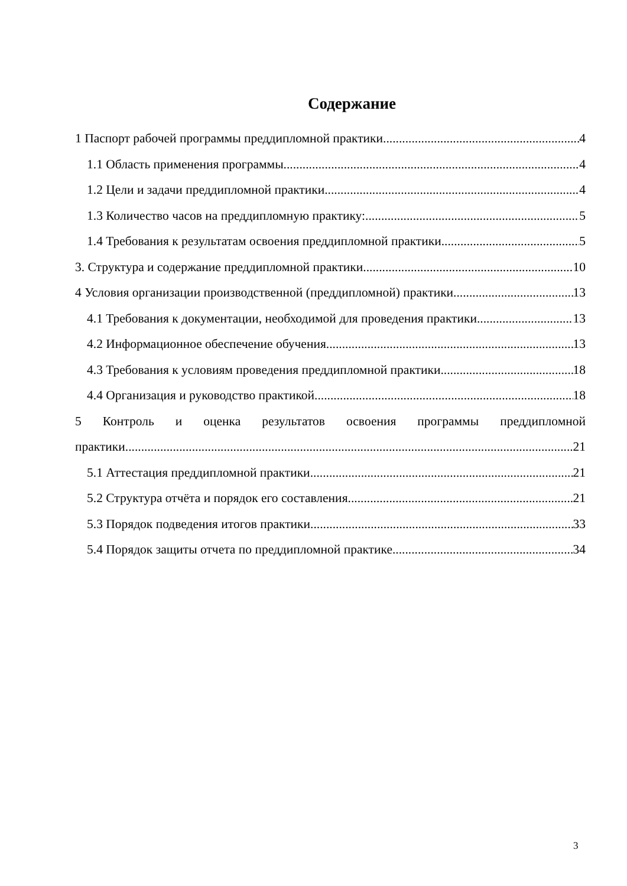Содержание
1 Паспорт рабочей программы преддипломной практики 4
1.1 Область применения программы 4
1.2 Цели и задачи преддипломной практики 4
1.3 Количество часов на преддипломную практику: 5
1.4 Требования к результатам освоения преддипломной практики 5
3. Структура и содержание преддипломной практики 10
4 Условия организации производственной (преддипломной) практики 13
4.1 Требования к документации, необходимой для проведения практики 13
4.2 Информационное обеспечение обучения 13
4.3 Требования к условиям проведения преддипломной практики 18
4.4 Организация и руководство практикой 18
5 Контроль и оценка результатов освоения программы преддипломной
практики 21
5.1 Аттестация преддипломной практики 21
5.2 Структура отчёта и порядок его составления 21
5.3 Порядок подведения итогов практики 33
5.4 Порядок защиты отчета по преддипломной практике 34
3